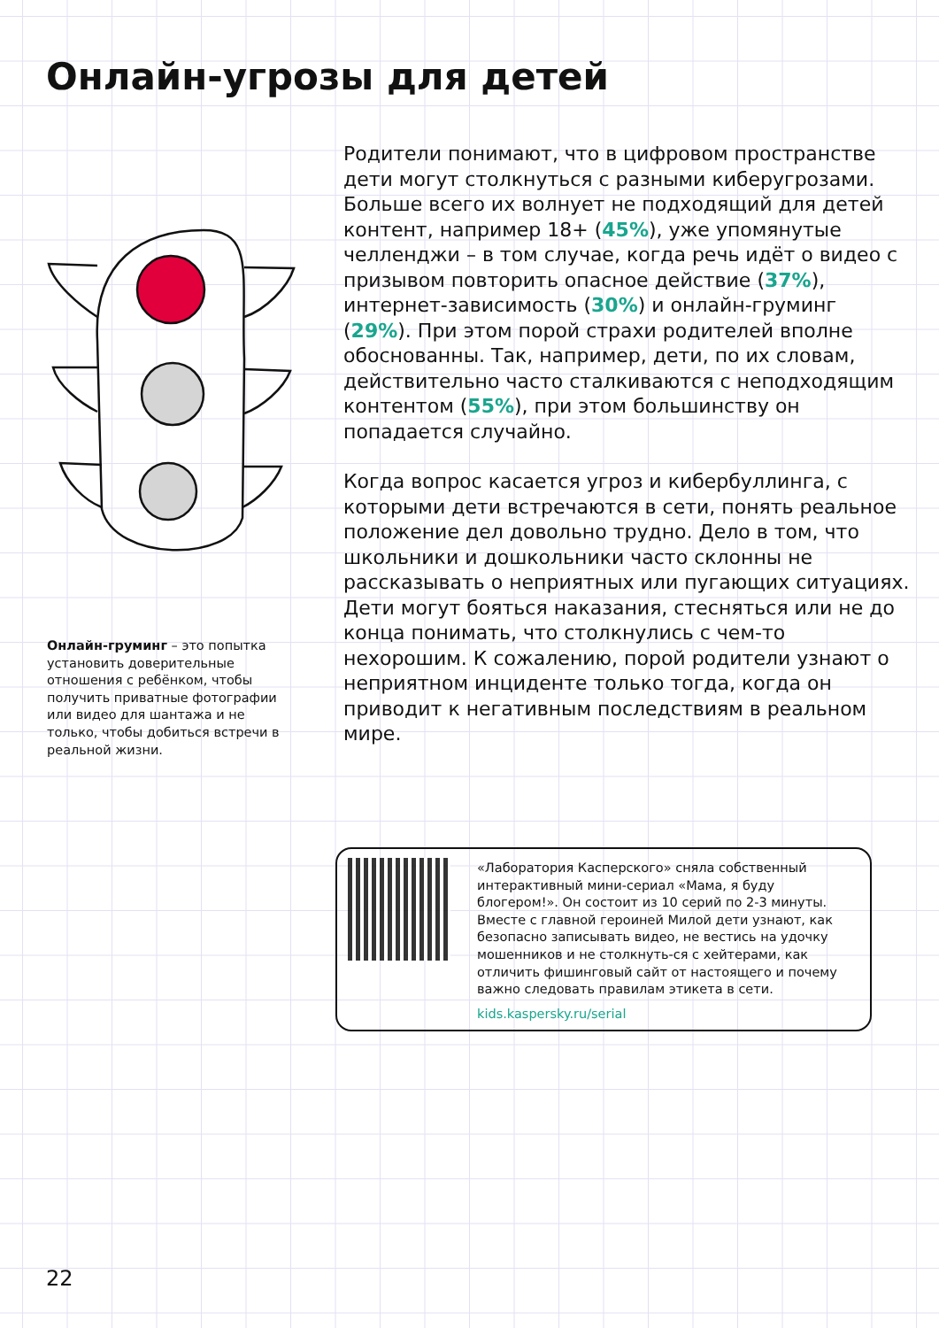Онлайн-угрозы для детей
Родители понимают, что в цифровом пространстве дети могут столкнуться с разными киберугрозами. Больше всего их волнует не подходящий для детей контент, например 18+ (45%), уже упомянутые челленджи – в том случае, когда речь идёт о видео с призывом повторить опасное действие (37%), интернет-зависимость (30%) и онлайн-груминг (29%). При этом порой страхи родителей вполне обоснованны. Так, например, дети, по их словам, действительно часто сталкиваются с неподходящим контентом (55%), при этом большинству он попадается случайно.
Когда вопрос касается угроз и кибербуллинга, с которыми дети встречаются в сети, понять реальное положение дел довольно трудно. Дело в том, что школьники и дошкольники часто склонны не рассказывать о неприятных или пугающих ситуациях. Дети могут бояться наказания, стесняться или не до конца понимать, что столкнулись с чем-то нехорошим. К сожалению, порой родители узнают о неприятном инциденте только тогда, когда он приводит к негативным последствиям в реальном мире.
Онлайн-груминг – это попытка установить доверительные отношения с ребёнком, чтобы получить приватные фотографии или видео для шантажа и не только, чтобы добиться встречи в реальной жизни.
«Лаборатория Касперского» сняла собственный интерактивный мини-сериал «Мама, я буду блогером!». Он состоит из 10 серий по 2-3 минуты. Вместе с главной героиней Милой дети узнают, как безопасно записывать видео, не вестись на удочку мошенников и не столкнуть-ся с хейтерами, как отличить фишинговый сайт от настоящего и почему важно следовать правилам этикета в сети.
kids.kaspersky.ru/serial
22